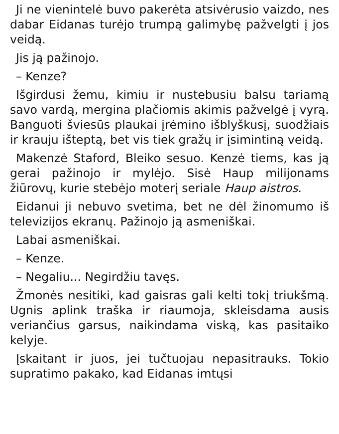Ji ne vienintelė buvo pakerėta atsivėrusio vaizdo, nes dabar Eidanas turėjo trumpą galimybę pažvelgti į jos veidą.
Jis ją pažinojo.
– Kenze?
Išgirdusi žemu, kimiu ir nustebusiu balsu tariamą savo vardą, mergina plačiomis akimis pažvelgė į vyrą. Banguoti šviesūs plaukai įrėmino išblyškusį, suodžiais ir krauju išteptą, bet vis tiek gražų ir įsimintiną veidą.
Makenzė Staford, Bleiko sesuo. Kenzė tiems, kas ją gerai pažinojo ir mylėjo. Sisė Haup milijonams žiūrovų, kurie stebėjo moterį seriale Haup aistros.
Eidanui ji nebuvo svetima, bet ne dėl žinomumo iš televizijos ekranų. Pažinojo ją asmeniškai.
Labai asmeniškai.
– Kenze.
– Negaliu... Negirdžiu tavęs.
Žmonės nesitiki, kad gaisras gali kelti tokį triukšmą. Ugnis aplink traška ir riaumoja, skleisdama ausis veriančius garsus, naikindama viską, kas pasitaiko kelyje.
Įskaitant ir juos, jei tučtuojau nepasitrauks. Tokio supratimo pakako, kad Eidanas imtųsi